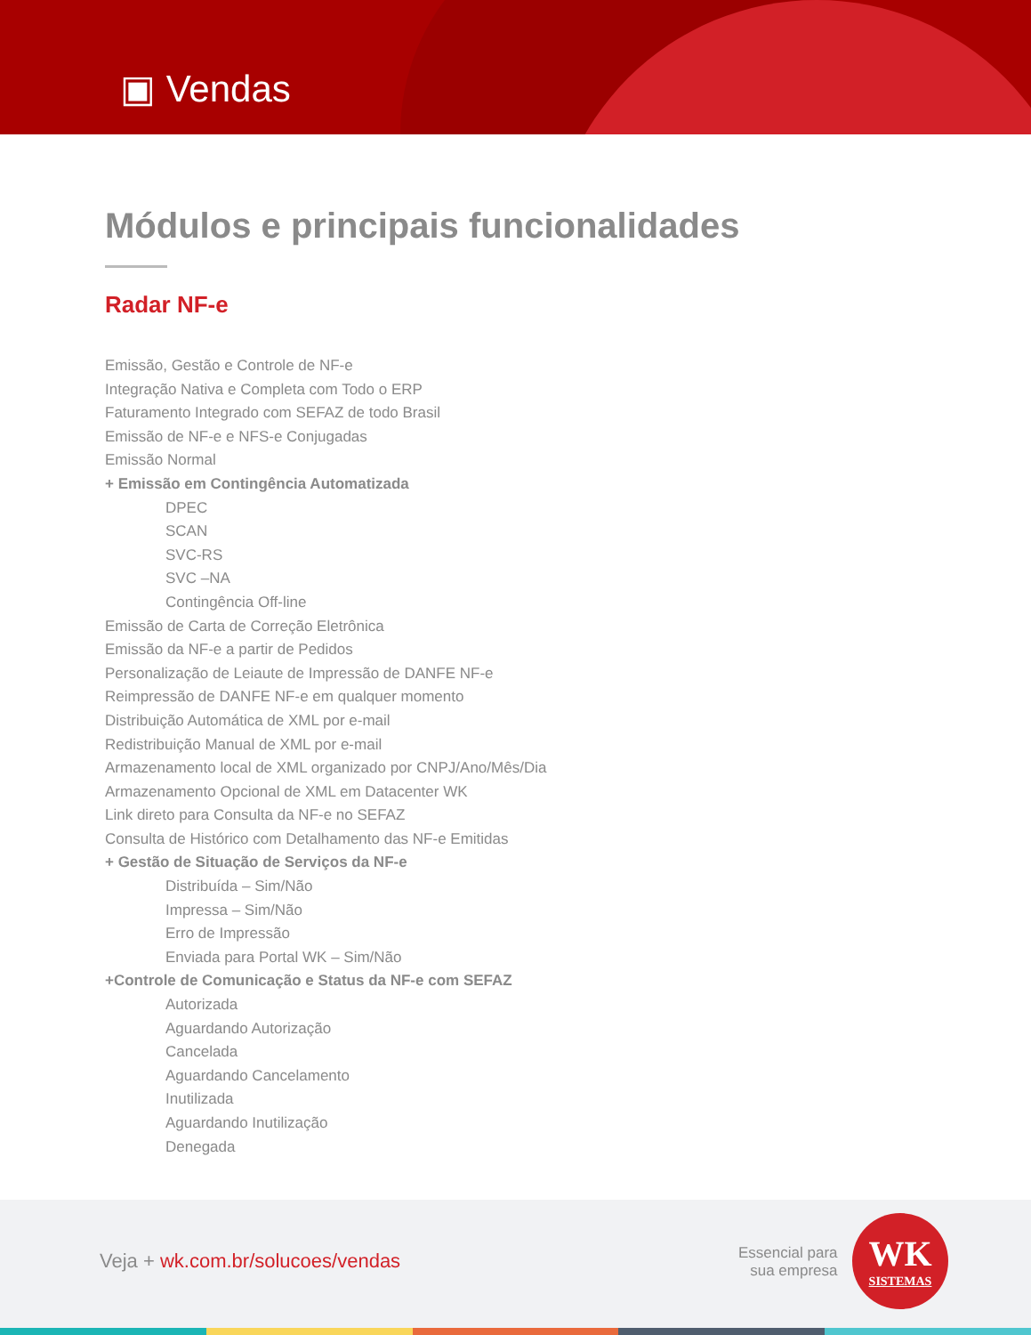▣ Vendas
Módulos e principais funcionalidades
Radar NF-e
Emissão, Gestão e Controle de NF-e
Integração Nativa e Completa com Todo o ERP
Faturamento Integrado com SEFAZ de todo Brasil
Emissão de NF-e e NFS-e Conjugadas
Emissão Normal
+ Emissão em Contingência Automatizada
DPEC
SCAN
SVC-RS
SVC –NA
Contingência Off-line
Emissão de Carta de Correção Eletrônica
Emissão da NF-e a partir de Pedidos
Personalização de Leiaute de Impressão de DANFE NF-e
Reimpressão de DANFE NF-e em qualquer momento
Distribuição Automática de XML por e-mail
Redistribuição Manual de XML por e-mail
Armazenamento local de XML organizado por CNPJ/Ano/Mês/Dia
Armazenamento Opcional de XML em Datacenter WK
Link direto para Consulta da NF-e no SEFAZ
Consulta de Histórico com Detalhamento das NF-e Emitidas
+ Gestão de Situação de Serviços da NF-e
Distribuída – Sim/Não
Impressa – Sim/Não
Erro de Impressão
Enviada para Portal WK – Sim/Não
+Controle de Comunicação e Status da NF-e com SEFAZ
Autorizada
Aguardando Autorização
Cancelada
Aguardando Cancelamento
Inutilizada
Aguardando Inutilização
Denegada
Veja + wk.com.br/solucoes/vendas
Essencial para
sua empresa
WK
SISTEMAS